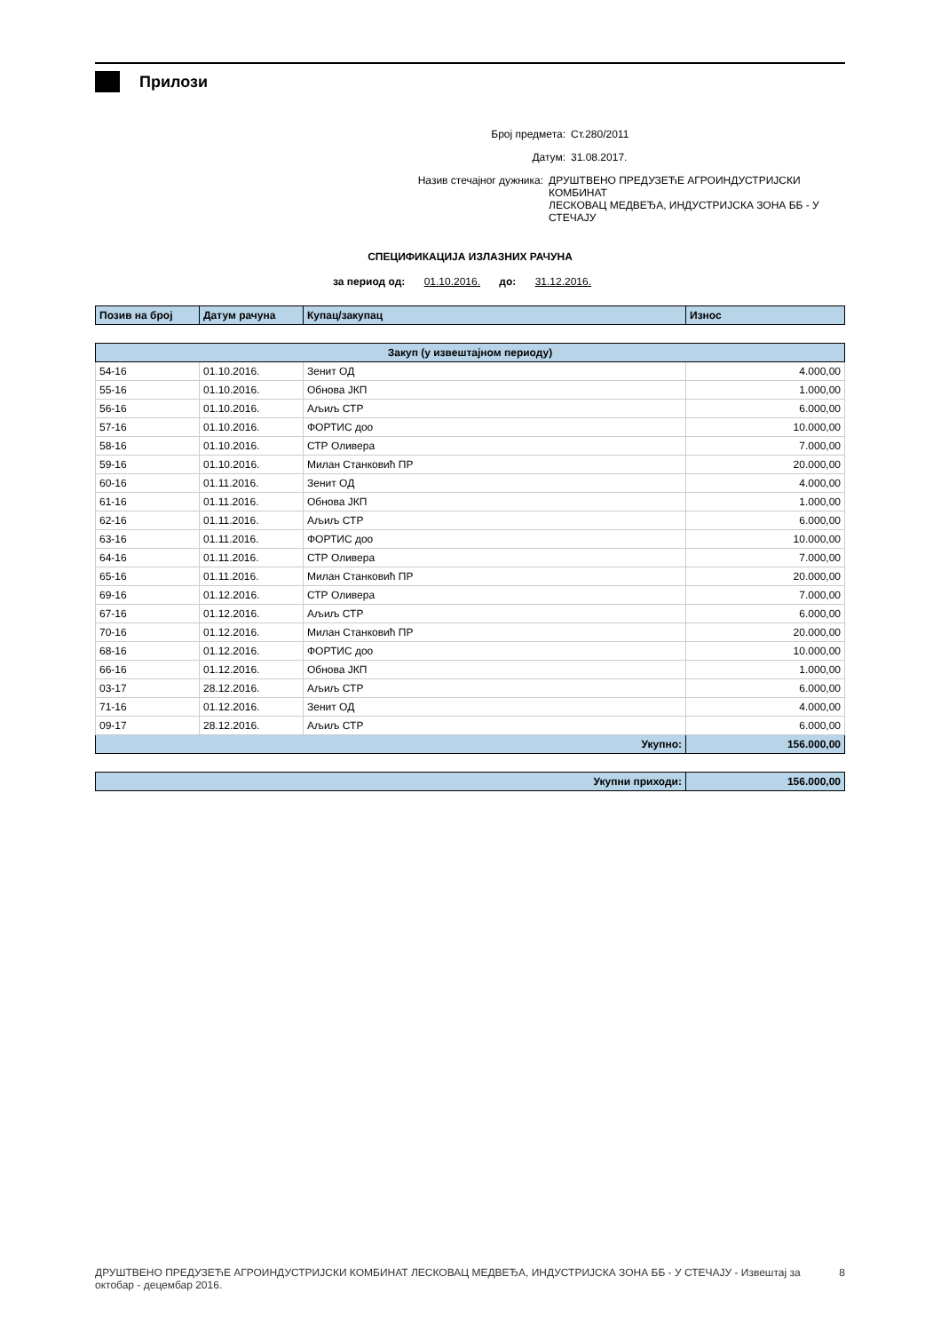Прилози
Број предмета: Ст.280/2011
Датум: 31.08.2017.
Назив стечајног дужника: ДРУШТВЕНО ПРЕДУЗЕЋЕ АГРОИНДУСТРИЈСКИ КОМБИНАТ
ЛЕСКОВАЦ МЕДВЕЂА, ИНДУСТРИЈСКА ЗОНА ББ - У СТЕЧАЈУ
СПЕЦИФИКАЦИЈА ИЗЛАЗНИХ РАЧУНА
за период од: 01.10.2016. до: 31.12.2016.
| Позив на број | Датум рачуна | Купац/закупац | Износ |
| --- | --- | --- | --- |
| Закуп (у извештајном периоду) | | | |
| --- | --- | --- | --- |
| 54-16 | 01.10.2016. | Зенит ОД | 4.000,00 |
| 55-16 | 01.10.2016. | Обнова ЈКП | 1.000,00 |
| 56-16 | 01.10.2016. | Аљиљ СТР | 6.000,00 |
| 57-16 | 01.10.2016. | ФОРТИС доо | 10.000,00 |
| 58-16 | 01.10.2016. | СТР Оливера | 7.000,00 |
| 59-16 | 01.10.2016. | Милан Станковић ПР | 20.000,00 |
| 60-16 | 01.11.2016. | Зенит ОД | 4.000,00 |
| 61-16 | 01.11.2016. | Обнова ЈКП | 1.000,00 |
| 62-16 | 01.11.2016. | Аљиљ СТР | 6.000,00 |
| 63-16 | 01.11.2016. | ФОРТИС доо | 10.000,00 |
| 64-16 | 01.11.2016. | СТР Оливера | 7.000,00 |
| 65-16 | 01.11.2016. | Милан Станковић ПР | 20.000,00 |
| 69-16 | 01.12.2016. | СТР Оливера | 7.000,00 |
| 67-16 | 01.12.2016. | Аљиљ СТР | 6.000,00 |
| 70-16 | 01.12.2016. | Милан Станковић ПР | 20.000,00 |
| 68-16 | 01.12.2016. | ФОРТИС доо | 10.000,00 |
| 66-16 | 01.12.2016. | Обнова ЈКП | 1.000,00 |
| 03-17 | 28.12.2016. | Аљиљ СТР | 6.000,00 |
| 71-16 | 01.12.2016. | Зенит ОД | 4.000,00 |
| 09-17 | 28.12.2016. | Аљиљ СТР | 6.000,00 |
| Укупно: | | | 156.000,00 |
| Укупни приходи: | 156.000,00 |
ДРУШТВЕНО ПРЕДУЗЕЋЕ АГРОИНДУСТРИЈСКИ КОМБИНАТ ЛЕСКОВАЦ МЕДВЕЂА, ИНДУСТРИЈСКА ЗОНА ББ - У СТЕЧАЈУ - Извештај за
октобар - децембар 2016. 8